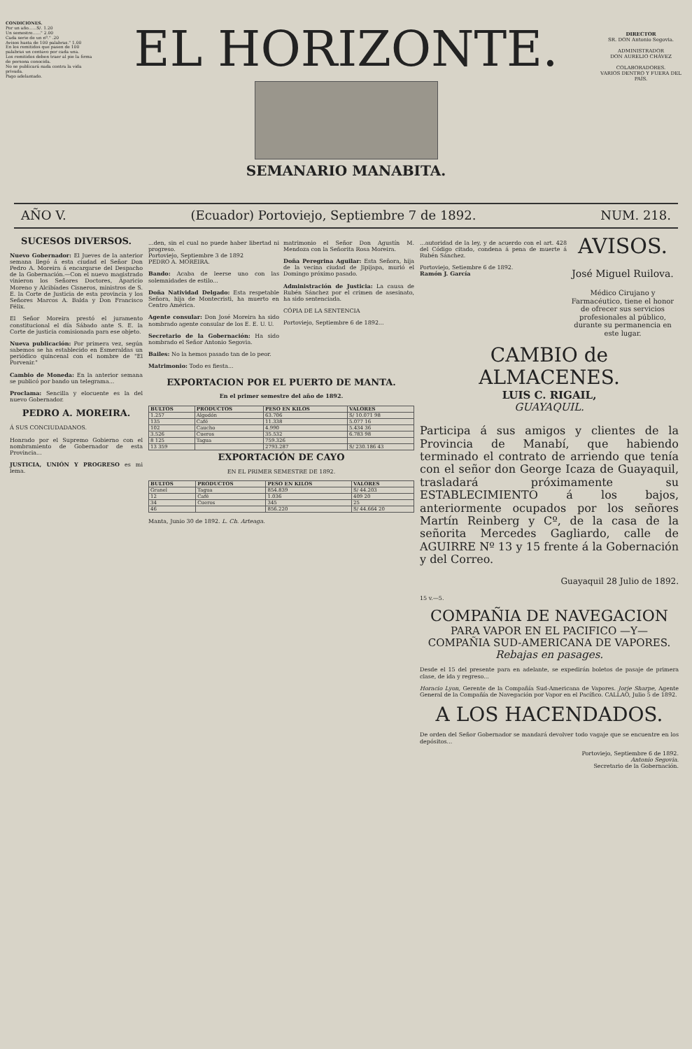CONDICIONES.
Por un año......S/. 1.20
Un semestre......" 2.00
Cada serie de un nº." .20
Avisos hasta de 100 palabras." 1.00
En los remitidos que pasen de 100 palabras un centavo por cada una.
Los remitidos deben traer al pie la firma de persona conocida.
No se publicará nada contra la vida privada.
Pago adelantado.
EL HORIZONTE.
SEMANARIO MANABITA.
DIRECTOR
SR. DON Antonio Segovia.
ADMINISTRADOR
DON AURELIO CHÁVEZ
COLABORADORES.
VARIOS DENTRO Y FUERA DEL PAÍS.
AÑO V. (Ecuador) Portoviejo, Septiembre 7 de 1892. NUM. 218.
SUCESOS DIVERSOS.
Nuevo Gobernador: El Jueves de la anterior semana llegó á esta ciudad el Señor Don Pedro A. Moreira á encargarse del Despacho de la Gobernación.—Con el nuevo magistrado vinieron los Señores Doctores, Aparicio Moreno y Alcibíades Cisneros, ministros de S. E. la Corte de Justicia de esta provincia y los Señores Marcos A. Balda y Don Francisco Félix.
El Señor Moreira prestó el juramento constitucional el día Sábado ante S. E. la Corte de justicia comisionada para ese objeto.
Nueva publicación: Por primera vez, según sabemos se ha establecido en Esmeraldas un periódico quincenal con el nombre de "El Porvenir."
Cambio de Moneda: En la anterior semana se publicó por bando un telegrama...
Proclama: Sencilla y elocuente es la del nuevo Gobernador.
PEDRO A. MOREIRA.
Á SUS CONCIUDADANOS.
Honrado por el Supremo Gobierno con el nombramiento de Gobernador de esta Provincia...
JUSTICIA, UNIÓN Y PROGRESO es mi lema.
...den, sin el cual no puede haber libertad ni progreso.
Portoviejo, Septiembre 3 de 1892
PEDRO A. MOREIRA.
Bando: Acaba de leerse uno con las solemnidades de estilo...
Doña Natividad Delgado: Esta respetable Señora, hija de Montecristi, ha muerto en Centro América.
Agente consular: Don José Moreira ha sido nombrado agente consular de los E. E. U. U.
Secretario de la Gobernación: Ha sido nombrado el Señor Antonio Segovia.
Bailes: No la hemos pasado tan de lo peor.
Matrimonio: Todo es fiesta...
matrimonio el Señor Don Agustín M. Mendoza con la Señorita Rosa Moreira.
Doña Peregrina Aguilar: Esta Señora, hija de la vecina ciudad de Jipijapa, murió el Domingo próximo pasado.
Administración de Justicia: La causa de Rubén Sánchez por el crimen de asesinato, ha sido sentenciada.
CÓPIA DE LA SENTENCIA
Portoviejo, Septiembre 6 de 1892...
EXPORTACION POR EL PUERTO DE MANTA.
En el primer semestre del año de 1892.
| BULTOS | PRODUCTOS | PESO EN KILOS | VALORES |
| --- | --- | --- | --- |
| 1.257 | Algodón | 63.706 | S/ 10.071 98 |
| 135 | Café | 11.338 | 5.077 16 |
| 102 | Caucho | 4.990 | 5.434 36 |
| 3.526 | Cueros | 35.532 | 6.783 98 |
| 8 125 | Tagua | 759.326 | |
| 13 359 | | 2793.287 | S/ 230.186 43 |
EXPORTACIÓN DE CAYO
EN EL PRIMER SEMESTRE DE 1892.
| BULTOS | PRODUCTOS | PESO EN KILOS | VALORES |
| --- | --- | --- | --- |
| Granel | Tagua | 854.839 | S/ 44.203 |
| 12 | Café | 1.036 | 409 20 |
| 34 | Cueros | 345 | 25 |
| 46 | | 856.220 | S/ 44.664 20 |
Manta, Junio 30 de 1892. L. Ch. Arteaga.
...autoridad de la ley, y de acuerdo con el art. 428 del Código citado, condena á pena de muerte á Rubén Sánchez.
Portoviejo, Setiembre 6 de 1892.
Ramón J. García
AVISOS.
José Miguel Ruilova.
Médico Cirujano y Farmacéutico, tiene el honor de ofrecer sus servicios profesionales al público, durante su permanencia en este lugar.
CAMBIO de ALMACENES.
LUIS C. RIGAIL,
GUAYAQUIL.
Participa á sus amigos y clientes de la Provincia de Manabí, que habiendo terminado el contrato de arriendo que tenía con el señor don George Icaza de Guayaquil, trasladará próximamente su ESTABLECIMIENTO á los bajos, anteriormente ocupados por los señores Martín Reinberg y Cº, de la casa de la señorita Mercedes Gagliardo, calle de AGUIRRE Nº 13 y 15 frente á la Gobernación y del Correo.
Guayaquil 28 Julio de 1892.
15 v.—5.
COMPAÑIA DE NAVEGACION
PARA VAPOR EN EL PACIFICO —Y— COMPAÑIA SUD-AMERICANA DE VAPORES.
Rebajas en pasages.
Desde el 15 del presente para en adelante, se expedirán boletos de pasaje de primera clase, de ida y regreso...
Horacio Lyon, Gerente de la Compañía Sud-Americana de Vapores. Jorje Sharpe, Agente General de la Compañía de Navegación por Vapor en el Pacífico. CALLAO, Julio 5 de 1892.
A LOS HACENDADOS.
De orden del Señor Gobernador se mandará devolver todo vagaje que se encuentre en los depósitos...
Portoviejo, Septiembre 6 de 1892.
Antonio Segovia.
Secretario de la Gobernación.